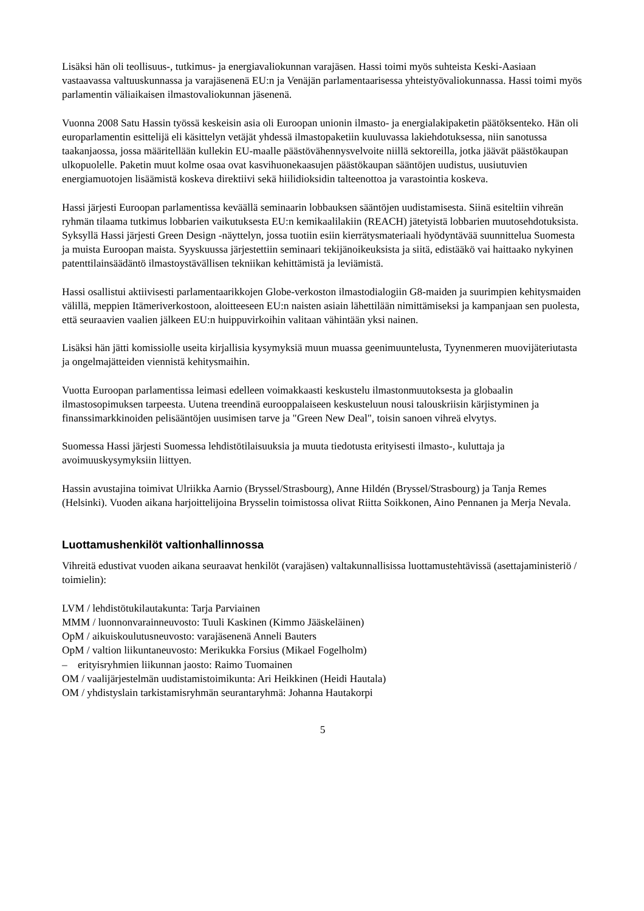Lisäksi hän oli teollisuus-, tutkimus- ja energiavaliokunnan varajäsen. Hassi toimi myös suhteista Keski-Aasiaan vastaavassa valtuuskunnassa ja varajäsenenä EU:n ja Venäjän parlamentaarisessa yhteistyövaliokunnassa. Hassi toimi myös parlamentin väliaikaisen ilmastovaliokunnan jäsenenä.
Vuonna 2008 Satu Hassin työssä keskeisin asia oli Euroopan unionin ilmasto- ja energialakipaketin päätöksenteko. Hän oli europarlamentin esittelijä eli käsittelyn vetäjät yhdessä ilmastopaketiin kuuluvassa lakiehdotuksessa, niin sanotussa taakanjaossa, jossa määritellään kullekin EU-maalle päästövähennysvelvoite niillä sektoreilla, jotka jäävät päästökaupan ulkopuolelle. Paketin muut kolme osaa ovat kasvihuonekaasujen päästökaupan sääntöjen uudistus, uusiutuvien energiamuotojen lisäämistä koskeva direktiivi sekä hiilidioksidin talteenottoa ja varastointia koskeva.
Hassi järjesti Euroopan parlamentissa keväällä seminaarin lobbauksen sääntöjen uudistamisesta. Siinä esiteltiin vihreän ryhmän tilaama tutkimus lobbarien vaikutuksesta EU:n kemikaalilakiin (REACH) jätetyistä lobbarien muutosehdotuksista. Syksyllä Hassi järjesti Green Design -näyttelyn, jossa tuotiin esiin kierrätysmateriaali hyödyntävää suunnittelua Suomesta ja muista Euroopan maista. Syyskuussa järjestettiin seminaari tekijänoikeuksista ja siitä, edistääkö vai haittaako nykyinen patenttilainsäädäntö ilmastoystävällisen tekniikan kehittämistä ja leviämistä.
Hassi osallistui aktiivisesti parlamentaarikkojen Globe-verkoston ilmastodialogiin G8-maiden ja suurimpien kehitysmaiden välillä, meppien Itämeriverkostoon, aloitteeseen EU:n naisten asiain lähettilään nimittämiseksi ja kampanjaan sen puolesta, että seuraavien vaalien jälkeen EU:n huippuvirkoihin valitaan vähintään yksi nainen.
Lisäksi hän jätti komissiolle useita kirjallisia kysymyksiä muun muassa geenimuuntelusta, Tyynenmeren muovijäteriutasta ja ongelmajätteiden viennistä kehitysmaihin.
Vuotta Euroopan parlamentissa leimasi edelleen voimakkaasti keskustelu ilmastonmuutoksesta ja globaalin ilmastosopimuksen tarpeesta. Uutena treendinä eurooppalaiseen keskusteluun nousi talouskriisin kärjistyminen ja finanssimarkkinoiden pelisääntöjen uusimisen tarve ja "Green New Deal", toisin sanoen vihreä elvytys.
Suomessa Hassi järjesti Suomessa lehdistötilaisuuksia ja muuta tiedotusta erityisesti ilmasto-, kuluttaja ja avoimuuskysymyksiin liittyen.
Hassin avustajina toimivat Ulriikka Aarnio (Bryssel/Strasbourg), Anne Hildén (Bryssel/Strasbourg) ja Tanja Remes (Helsinki). Vuoden aikana harjoittelijoina Brysselin toimistossa olivat Riitta Soikkonen, Aino Pennanen ja Merja Nevala.
Luottamushenkilöt valtionhallinnossa
Vihreitä edustivat vuoden aikana seuraavat henkilöt (varajäsen) valtakunnallisissa luottamustehtävissä (asettajaministeriö / toimielin):
LVM / lehdistötukilautakunta: Tarja Parviainen
MMM / luonnonvarainneuvosto: Tuuli Kaskinen (Kimmo Jääskeläinen)
OpM / aikuiskoulutusneuvosto: varajäsenenä Anneli Bauters
OpM / valtion liikuntaneuvosto: Merikukka Forsius (Mikael Fogelholm)
– erityisryhmien liikunnan jaosto: Raimo Tuomainen
OM / vaalijärjestelmän uudistamistoimikunta: Ari Heikkinen (Heidi Hautala)
OM / yhdistyslain tarkistamisryhmän seurantaryhmä: Johanna Hautakorpi
5